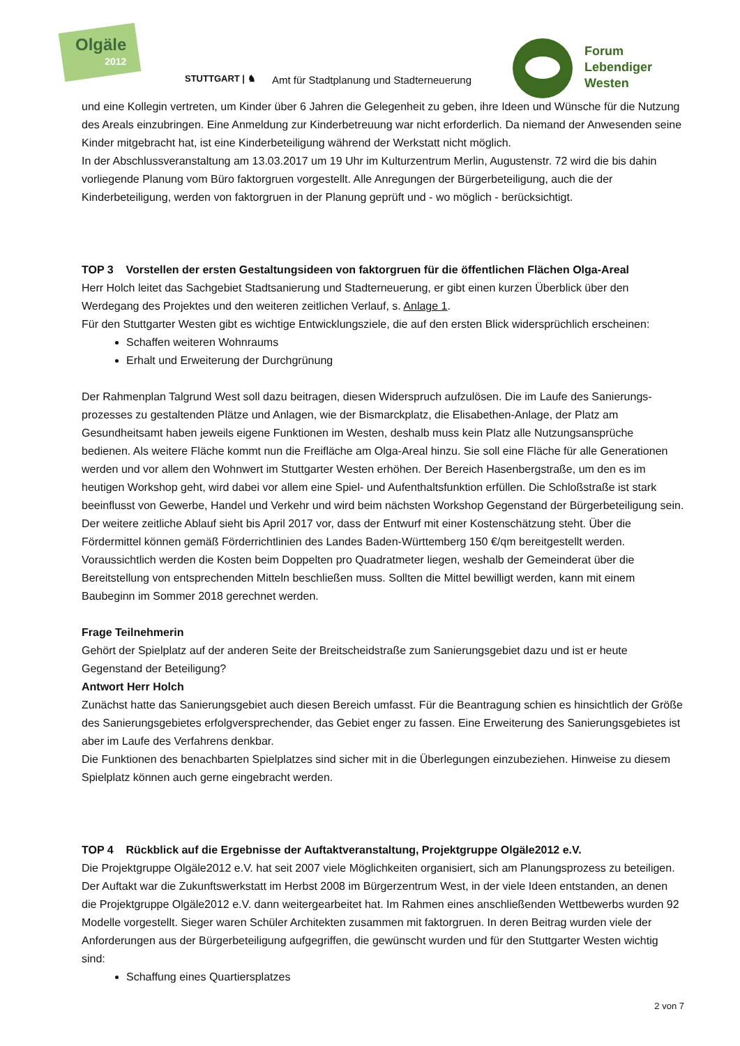Olgäle
2012
STUTTGART | ♞
Amt für Stadtplanung und Stadterneuerung
Forum
Lebendiger
Westen
und eine Kollegin vertreten, um Kinder über 6 Jahren die Gelegenheit zu geben, ihre Ideen und Wünsche für die Nutzung des Areals einzubringen. Eine Anmeldung zur Kinderbetreuung war nicht erforderlich. Da niemand der Anwesenden seine Kinder mitgebracht hat, ist eine Kinderbeteiligung während der Werkstatt nicht möglich.
In der Abschlussveranstaltung am 13.03.2017 um 19 Uhr im Kulturzentrum Merlin, Augustenstr. 72 wird die bis dahin vorliegende Planung vom Büro faktorgruen vorgestellt. Alle Anregungen der Bürgerbeteiligung, auch die der Kinderbeteiligung, werden von faktorgruen in der Planung geprüft und - wo möglich - berücksichtigt.
TOP 3 Vorstellen der ersten Gestaltungsideen von faktorgruen für die öffentlichen Flächen Olga-Areal
Herr Holch leitet das Sachgebiet Stadtsanierung und Stadterneuerung, er gibt einen kurzen Überblick über den Werdegang des Projektes und den weiteren zeitlichen Verlauf, s. Anlage 1.
Für den Stuttgarter Westen gibt es wichtige Entwicklungsziele, die auf den ersten Blick widersprüchlich erscheinen:
Schaffen weiteren Wohnraums
Erhalt und Erweiterung der Durchgrünung
Der Rahmenplan Talgrund West soll dazu beitragen, diesen Widerspruch aufzulösen. Die im Laufe des Sanierungs-prozesses zu gestaltenden Plätze und Anlagen, wie der Bismarckplatz, die Elisabethen-Anlage, der Platz am Gesundheitsamt haben jeweils eigene Funktionen im Westen, deshalb muss kein Platz alle Nutzungsansprüche bedienen. Als weitere Fläche kommt nun die Freifläche am Olga-Areal hinzu. Sie soll eine Fläche für alle Generationen werden und vor allem den Wohnwert im Stuttgarter Westen erhöhen. Der Bereich Hasenbergstraße, um den es im heutigen Workshop geht, wird dabei vor allem eine Spiel- und Aufenthaltsfunktion erfüllen. Die Schloßstraße ist stark beeinflusst von Gewerbe, Handel und Verkehr und wird beim nächsten Workshop Gegenstand der Bürgerbeteiligung sein. Der weitere zeitliche Ablauf sieht bis April 2017 vor, dass der Entwurf mit einer Kostenschätzung steht. Über die Fördermittel können gemäß Förderrichtlinien des Landes Baden-Württemberg 150 €/qm bereitgestellt werden. Voraussichtlich werden die Kosten beim Doppelten pro Quadratmeter liegen, weshalb der Gemeinderat über die Bereitstellung von entsprechenden Mitteln beschließen muss. Sollten die Mittel bewilligt werden, kann mit einem Baubeginn im Sommer 2018 gerechnet werden.
Frage Teilnehmerin
Gehört der Spielplatz auf der anderen Seite der Breitscheidstraße zum Sanierungsgebiet dazu und ist er heute Gegenstand der Beteiligung?
Antwort Herr Holch
Zunächst hatte das Sanierungsgebiet auch diesen Bereich umfasst. Für die Beantragung schien es hinsichtlich der Größe des Sanierungsgebietes erfolgversprechender, das Gebiet enger zu fassen. Eine Erweiterung des Sanierungsgebietes ist aber im Laufe des Verfahrens denkbar.
Die Funktionen des benachbarten Spielplatzes sind sicher mit in die Überlegungen einzubeziehen. Hinweise zu diesem Spielplatz können auch gerne eingebracht werden.
TOP 4 Rückblick auf die Ergebnisse der Auftaktveranstaltung, Projektgruppe Olgäle2012 e.V.
Die Projektgruppe Olgäle2012 e.V. hat seit 2007 viele Möglichkeiten organisiert, sich am Planungsprozess zu beteiligen. Der Auftakt war die Zukunftswerkstatt im Herbst 2008 im Bürgerzentrum West, in der viele Ideen entstanden, an denen die Projektgruppe Olgäle2012 e.V. dann weitergearbeitet hat. Im Rahmen eines anschließenden Wettbewerbs wurden 92 Modelle vorgestellt. Sieger waren Schüler Architekten zusammen mit faktorgruen. In deren Beitrag wurden viele der Anforderungen aus der Bürgerbeteiligung aufgegriffen, die gewünscht wurden und für den Stuttgarter Westen wichtig sind:
Schaffung eines Quartiersplatzes
2 von 7